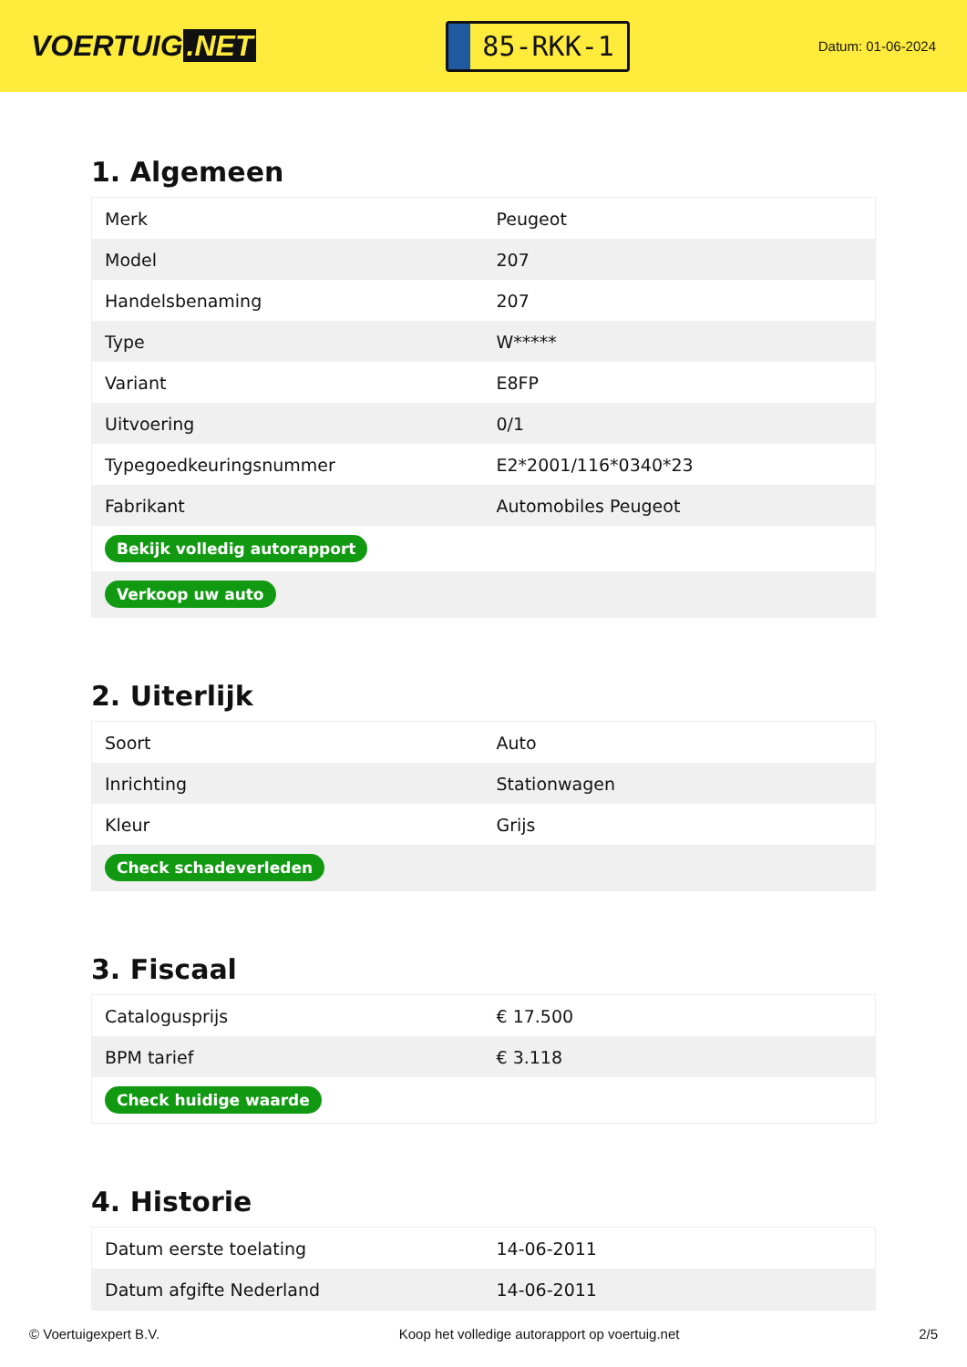VOERTUIG.NET
85-RKK-1
Datum: 01-06-2024
1. Algemeen
| Merk | Peugeot |
| Model | 207 |
| Handelsbenaming | 207 |
| Type | W***** |
| Variant | E8FP |
| Uitvoering | 0/1 |
| Typegoedkeuringsnummer | E2*2001/116*0340*23 |
| Fabrikant | Automobiles Peugeot |
| Bekijk volledig autorapport | |
| Verkoop uw auto | |
2. Uiterlijk
| Soort | Auto |
| Inrichting | Stationwagen |
| Kleur | Grijs |
| Check schadeverleden | |
3. Fiscaal
| Catalogusprijs | € 17.500 |
| BPM tarief | € 3.118 |
| Check huidige waarde | |
4. Historie
| Datum eerste toelating | 14-06-2011 |
| Datum afgifte Nederland | 14-06-2011 |
© Voertuigexpert B.V. Koop het volledige autorapport op voertuig.net 2/5